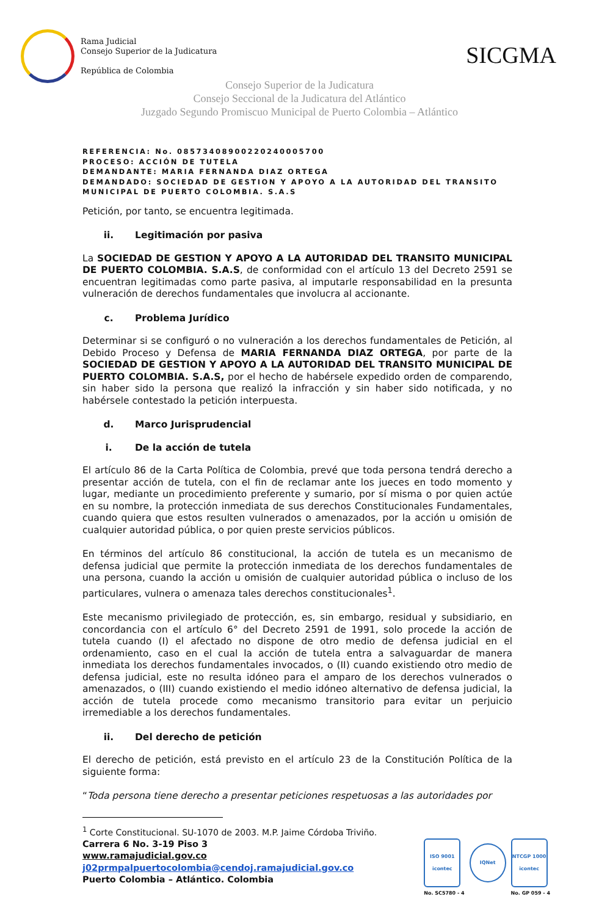Rama Judicial
Consejo Superior de la Judicatura
República de Colombia
SICGMA
Consejo Superior de la Judicatura
Consejo Seccional de la Judicatura del Atlántico
Juzgado Segundo Promiscuo Municipal de Puerto Colombia – Atlántico
REFERENCIA: No. 08573408900220240005700
PROCESO: ACCIÓN DE TUTELA
DEMANDANTE: MARIA FERNANDA DIAZ ORTEGA
DEMANDADO: SOCIEDAD DE GESTION Y APOYO A LA AUTORIDAD DEL TRANSITO MUNICIPAL DE PUERTO COLOMBIA. S.A.S
Petición, por tanto, se encuentra legitimada.
ii. Legitimación por pasiva
La SOCIEDAD DE GESTION Y APOYO A LA AUTORIDAD DEL TRANSITO MUNICIPAL DE PUERTO COLOMBIA. S.A.S, de conformidad con el artículo 13 del Decreto 2591 se encuentran legitimadas como parte pasiva, al imputarle responsabilidad en la presunta vulneración de derechos fundamentales que involucra al accionante.
c. Problema Jurídico
Determinar si se configuró o no vulneración a los derechos fundamentales de Petición, al Debido Proceso y Defensa de MARIA FERNANDA DIAZ ORTEGA, por parte de la SOCIEDAD DE GESTION Y APOYO A LA AUTORIDAD DEL TRANSITO MUNICIPAL DE PUERTO COLOMBIA. S.A.S, por el hecho de habérsele expedido orden de comparendo, sin haber sido la persona que realizó la infracción y sin haber sido notificada, y no habérsele contestado la petición interpuesta.
d. Marco Jurisprudencial
i. De la acción de tutela
El artículo 86 de la Carta Política de Colombia, prevé que toda persona tendrá derecho a presentar acción de tutela, con el fin de reclamar ante los jueces en todo momento y lugar, mediante un procedimiento preferente y sumario, por sí misma o por quien actúe en su nombre, la protección inmediata de sus derechos Constitucionales Fundamentales, cuando quiera que estos resulten vulnerados o amenazados, por la acción u omisión de cualquier autoridad pública, o por quien preste servicios públicos.
En términos del artículo 86 constitucional, la acción de tutela es un mecanismo de defensa judicial que permite la protección inmediata de los derechos fundamentales de una persona, cuando la acción u omisión de cualquier autoridad pública o incluso de los particulares, vulnera o amenaza tales derechos constitucionales<sup>1</sup>.
Este mecanismo privilegiado de protección, es, sin embargo, residual y subsidiario, en concordancia con el artículo 6° del Decreto 2591 de 1991, solo procede la acción de tutela cuando (I) el afectado no dispone de otro medio de defensa judicial en el ordenamiento, caso en el cual la acción de tutela entra a salvaguardar de manera inmediata los derechos fundamentales invocados, o (II) cuando existiendo otro medio de defensa judicial, este no resulta idóneo para el amparo de los derechos vulnerados o amenazados, o (III) cuando existiendo el medio idóneo alternativo de defensa judicial, la acción de tutela procede como mecanismo transitorio para evitar un perjuicio irremediable a los derechos fundamentales.
ii. Del derecho de petición
El derecho de petición, está previsto en el artículo 23 de la Constitución Política de la siguiente forma:
“Toda persona tiene derecho a presentar peticiones respetuosas a las autoridades por
<sup>1</sup> Corte Constitucional. SU-1070 de 2003. M.P. Jaime Córdoba Triviño.
Carrera 6 No. 3-19 Piso 3
www.ramajudicial.gov.co
j02prmpalpuertocolombia@cendoj.ramajudicial.gov.co
Puerto Colombia – Atlántico. Colombia
ISO 9001
icontec
No. SC5780 - 4
IQNet
NTCGP 1000
icontec
No. GP 059 - 4